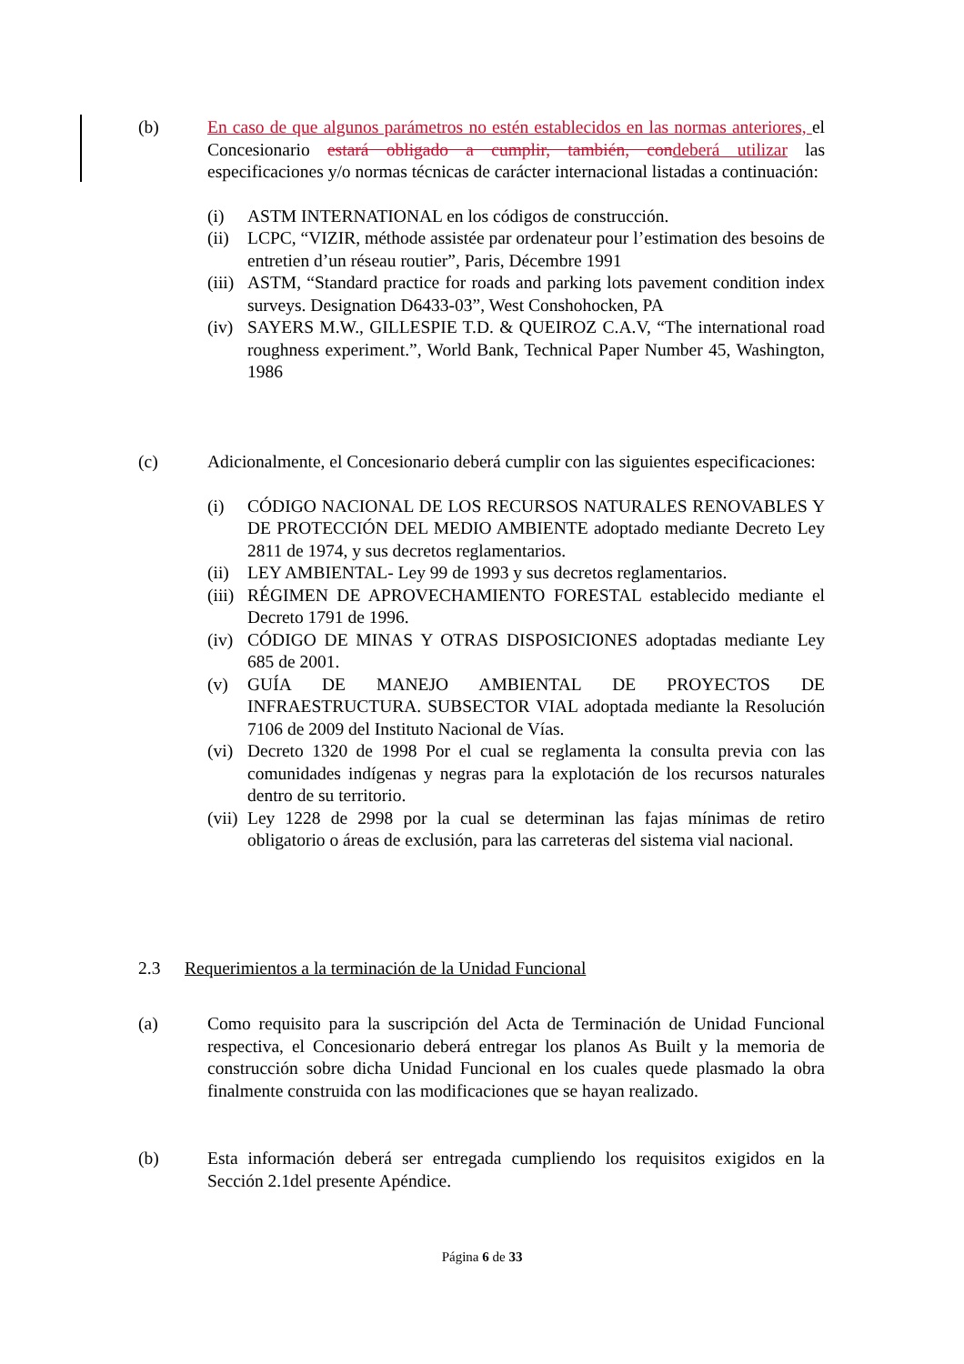(b) En caso de que algunos parámetros no estén establecidos en las normas anteriores, el Concesionario estará obligado a cumplir, también, con deberá utilizar las especificaciones y/o normas técnicas de carácter internacional listadas a continuación:
(i) ASTM INTERNATIONAL en los códigos de construcción.
(ii)
LCPC, “VIZIR, méthode assistée par ordenateur pour l’estimation des besoins de entretien d’un réseau routier”, Paris, Décembre 1991
(iii)
ASTM, “Standard practice for roads and parking lots pavement condition index surveys. Designation D6433-03”, West Conshohocken, PA
(iv)
SAYERS M.W., GILLESPIE T.D. & QUEIROZ C.A.V, “The international road roughness experiment.”, World Bank, Technical Paper Number 45, Washington, 1986
(c) Adicionalmente, el Concesionario deberá cumplir con las siguientes especificaciones:
(i) CÓDIGO NACIONAL DE LOS RECURSOS NATURALES RENOVABLES Y DE PROTECCIÓN DEL MEDIO AMBIENTE adoptado mediante Decreto Ley 2811 de 1974, y sus decretos reglamentarios.
(ii)
LEY AMBIENTAL- Ley 99 de 1993 y sus decretos reglamentarios.
(iii)
RÉGIMEN DE APROVECHAMIENTO FORESTAL establecido mediante el Decreto 1791 de 1996.
(iv)
CÓDIGO DE MINAS Y OTRAS DISPOSICIONES adoptadas mediante Ley 685 de 2001.
(v) GUÍA DE MANEJO AMBIENTAL DE PROYECTOS DE INFRAESTRUCTURA. SUBSECTOR VIAL adoptada mediante la Resolución 7106 de 2009 del Instituto Nacional de Vías.
(vi)
Decreto 1320 de 1998 Por el cual se reglamenta la consulta previa con las comunidades indígenas y negras para la explotación de los recursos naturales dentro de su territorio.
(vii)
Ley 1228 de 2998 por la cual se determinan las fajas mínimas de retiro obligatorio o áreas de exclusión, para las carreteras del sistema vial nacional.
2.3 Requerimientos a la terminación de la Unidad Funcional
(a) Como requisito para la suscripción del Acta de Terminación de Unidad Funcional respectiva, el Concesionario deberá entregar los planos As Built y la memoria de construcción sobre dicha Unidad Funcional en los cuales quede plasmado la obra finalmente construida con las modificaciones que se hayan realizado.
(b) Esta información deberá ser entregada cumpliendo los requisitos exigidos en la Sección 2.1del presente Apéndice.
Página 6 de 33